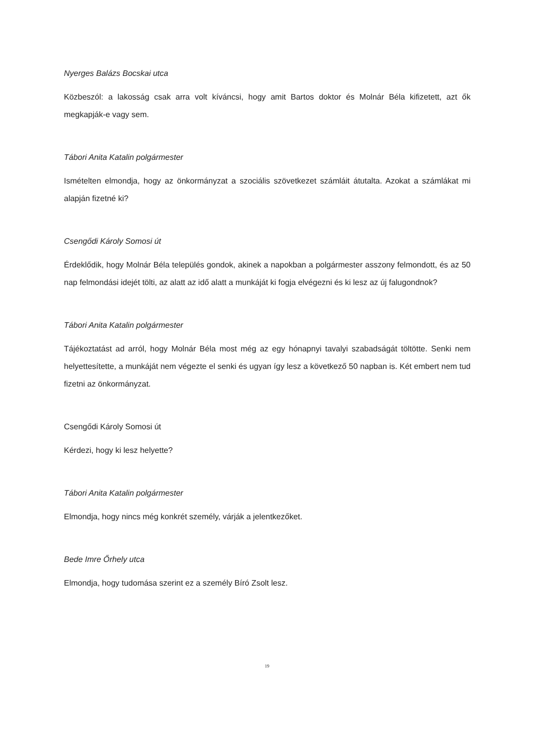Nyerges Balázs Bocskai utca
Közbeszól: a lakosság csak arra volt kíváncsi, hogy amit Bartos doktor és Molnár Béla kifizetett, azt ők megkapják-e vagy sem.
Tábori Anita Katalin polgármester
Ismételten elmondja, hogy az önkormányzat a szociális szövetkezet számláit átutalta. Azokat a számlákat mi alapján fizetné ki?
Csengődi Károly Somosi út
Érdeklődik, hogy Molnár Béla település gondok, akinek a napokban a polgármester asszony felmondott, és az 50 nap felmondási idejét tölti, az alatt az idő alatt a munkáját ki fogja elvégezni és ki lesz az új falugondnok?
Tábori Anita Katalin polgármester
Tájékoztatást ad arról, hogy Molnár Béla most még az egy hónapnyi tavalyi szabadságát töltötte. Senki nem helyettesítette, a munkáját nem végezte el senki és ugyan így lesz a következő 50 napban is. Két embert nem tud fizetni az önkormányzat.
Csengődi Károly Somosi út
Kérdezi, hogy ki lesz helyette?
Tábori Anita Katalin polgármester
Elmondja, hogy nincs még konkrét személy, várják a jelentkezőket.
Bede Imre Őrhely utca
Elmondja, hogy tudomása szerint ez a személy Bíró Zsolt lesz.
19